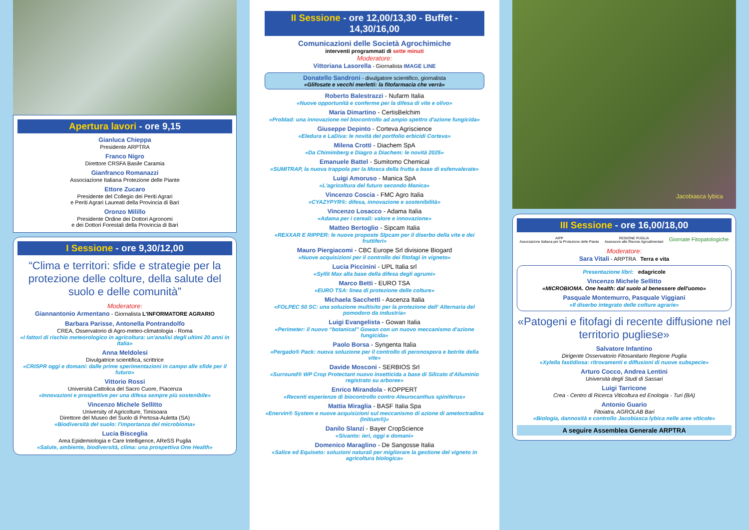Apertura lavori - ore 9,15
Gianluca Chieppa
Presidente ARPTRA
Franco Nigro
Direttore CRSFA Basile Caramia
Gianfranco Romanazzi
Associazione Italiana Protezione delle Piante
Ettore Zucaro
Presidente del Collegio dei Periti Agrari
e Periti Agrari Laureati della Provincia di Bari
Oronzo Milillo
Presidente Ordine dei Dottori Agronomi
e dei Dottori Forestali della Provincia di Bari
I Sessione - ore 9,30/12,00
“Clima e territori: sfide e strategie per la protezione delle colture, della salute del suolo e delle comunità”
Moderatore:
Giannantonio Armentano - Giornalista L'INFORMATORE AGRARIO
Barbara Parisse, Antonella Pontrandolfo
CREA, Osservatorio di Agro-meteo-climatologia - Roma
«I fattori di rischio meteorologico in agricoltura: un'analisi degli ultimi 20 anni in Italia»
Anna Meldolesi
Divulgatrice scientifica, scrittrice
«CRISPR oggi e domani: dalle prime sperimentazioni in campo alle sfide per il futuro»
Vittorio Rossi
Università Cattolica del Sacro Cuore, Piacenza
«Innovazioni e prospettive per una difesa sempre più sostenibile»
Vincenzo Michele Sellitto
University of Agricolture, Timisoara
Direttore del Museo del Suolo di Pertosa-Auletta (SA)
«Biodiversità del suolo: l'importanza del microbioma»
Lucia Bisceglia
Area Epidemiologia e Care Intelligence, AReSS Puglia
«Salute, ambiente, biodiversità, clima: una prospettiva One Health»
II Sessione - ore 12,00/13,30 - Buffet - 14,30/16,00
Comunicazioni delle Società Agrochimiche
interventi programmati di sette minuti
Moderatore:
Vittoriana Lasorella - Giornalista IMAGE LINE
Donatello Sandroni - divulgatore scientifico, giornalista
«Glifosate e vecchi merletti: la fitofarmacia che verrà»
Roberto Balestrazzi - Nufarm Italia
«Nuove opportunità e conferme per la difesa di vite e olivo»
Maria Dimartino - CertisBelchim
«Problad: una innovazione nel biocontrollo ad ampio spettro d'azione fungicida»
Giuseppe Depinto - Corteva Agriscience
«Eledura e LaDiva: le novità del portfolio erbicidi Corteva»
Milena Crotti - Diachem SpA
«Da Chimimberg e Diagro a Diachem: le novità 2025»
Emanuele Battel - Sumitomo Chemical
«SUMITRAP, la nuova trappola per la Mosca della frutta a base di esfenvalerate»
Luigi Amoruso - Manica SpA
«L'agricoltura del futuro secondo Manica»
Vincenzo Coscia - FMC Agro Italia
«CYAZYPYR®: difesa, innovazione e sostenibilità»
Vincenzo Losacco - Adama Italia
«Adama per i cereali: valore e innovazione»
Matteo Bertoglio - Sipcam Italia
«REXXAR E RIPPER: le nuove proposte SIpcam per il diserbo della vite e dei fruttiferi»
Mauro Piergiacomi - CBC Europe Srl divisione Biogard
«Nuove acquisizioni per il controllo dei fitofagi in vigneto»
Lucia Piccinini - UPL Italia srl
«Syllit Max alla base della difesa degli agrumi»
Marco Betti - EURO TSA
«EURO TSA: linea di protezione delle colture»
Michaela Sacchetti - Ascenza Italia
«FOLPEC 50 SC: una soluzione multisito per la protezione dell' Alternaria del pomodoro da industria»
Luigi Evangelista - Gowan Italia
«Perimeter: il nuovo “botanical” Gowan con un nuovo meccanismo d'azione fungicida»
Paolo Borsa - Syngenta Italia
«Pergado® Pack: nuova soluzione per il controllo di peronospora e botrite della vite»
Davide Mosconi - SERBIOS Srl
«Surround® WP Crop Protectant nuovo insetticida a base di Silicato d'Alluminio registrato su arboree»
Enrico Mirandola - KOPPERT
«Recenti esperienze di biocontrollo contro Aleurocanthus spiniferus»
Mattia Miraglia - BASF Italia Spa
«Enervin® System e nuove acquisizioni sul meccanismo di azione di ametoctradina (Initium®)»
Danilo Slanzi - Bayer CropScience
«Sivanto: ieri, oggi e domani»
Domenico Maraglino - De Sangosse Italia
«Salice ed Equiseto: soluzioni naturali per migliorare la gestione del vigneto in agricoltura biologica»
Jacobiasca lybica
III Sessione - ore 16,00/18,00
AIPP
Associazione Italiana per la Protezione delle Piante REGIONE PUGLIA
Assessore alle Risorse Agroalimentari Giornate Fitopatologiche
Moderatore:
Sara Vitali - ARPTRA Terra e vita
Presentazione libri: edagricole
Vincenzo Michele Sellitto
«MICROBIOMA. One health: dal suolo al benessere dell'uomo»
Pasquale Montemurro, Pasquale Viggiani
«Il diserbo integrato delle colture agrarie»
«Patogeni e fitofagi di recente diffusione nel territorio pugliese»
Salvatore Infantino
Dirigente Osservatorio Fitosanitario Regione Puglia
«Xylella fastidiosa: ritrovamenti e diffusioni di nuove subspecie»
Arturo Cocco, Andrea Lentini
Università degli Studi di Sassari
Luigi Tarricone
Crea - Centro di Ricerca Viticoltura ed Enologia - Turi (BA)
Antonio Guario
Fitoiatra, AGROLAB Bari
«Biologia, dannosità e controllo Jacobiasca lybica nelle aree viticole»
A seguire Assemblea Generale ARPTRA